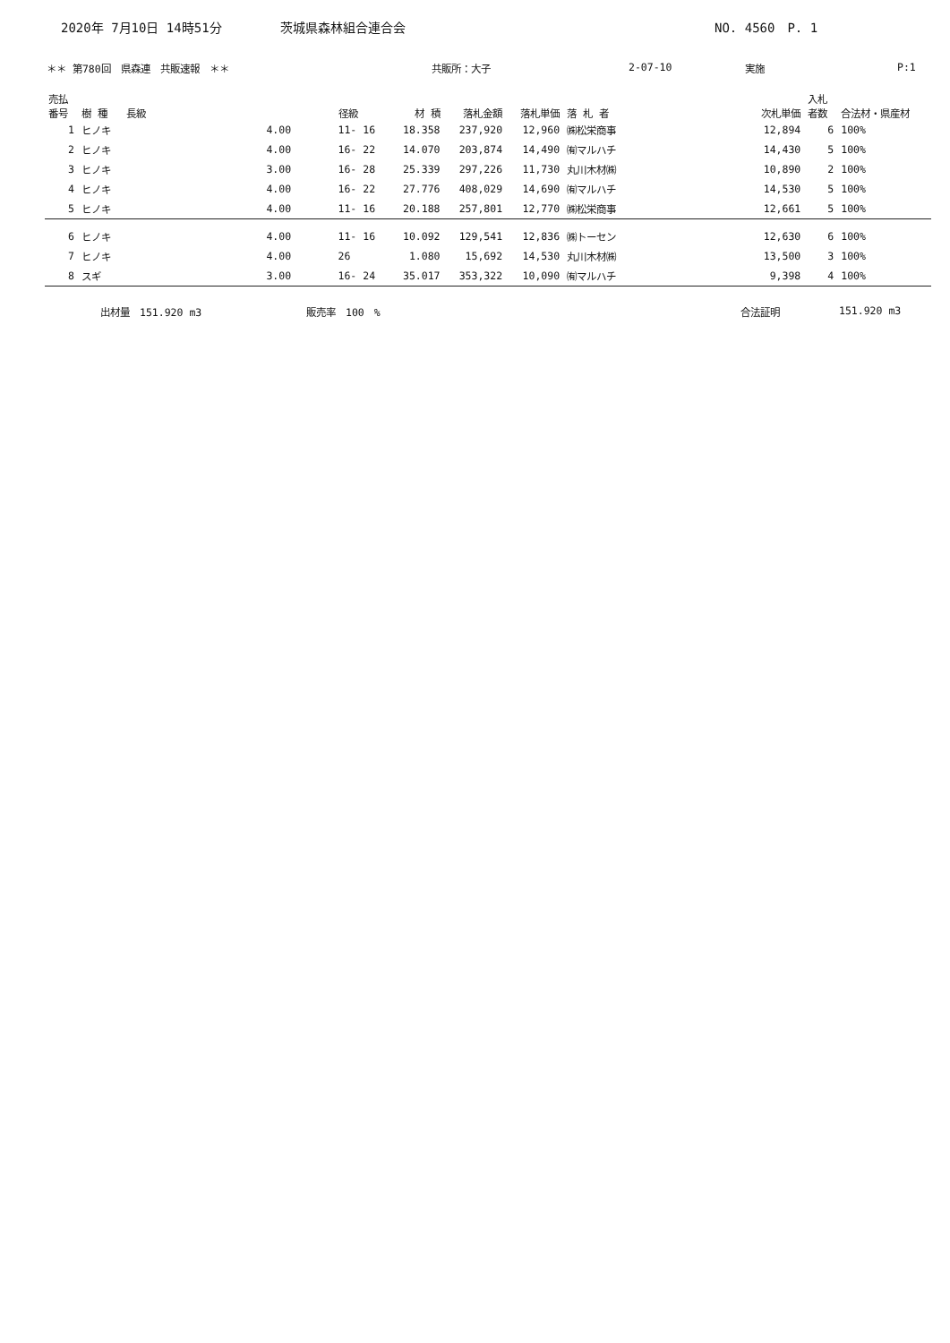2020年 7月10日 14時51分 茨城県森林組合連合会 NO. 4560　P. 1
＊＊ 第780回　県森連　共販速報　＊＊ 共販所：大子 2-07-10 実施 P:1
| 売払 番号 | 樹 種 | 長級 | 径級 | 材 積 | 落札金額 | 落札単価 | 落 札 者 | 次札単価 | 入札 者数 | 合法材・県産材 |
| --- | --- | --- | --- | --- | --- | --- | --- | --- | --- | --- |
| 1 | ヒノキ | 4.00 | 11- 16 | 18.358 | 237,920 | 12,960 | ㈱松栄商事 | 12,894 | 6 | 100% |
| 2 | ヒノキ | 4.00 | 16- 22 | 14.070 | 203,874 | 14,490 | ㈲マルハチ | 14,430 | 5 | 100% |
| 3 | ヒノキ | 3.00 | 16- 28 | 25.339 | 297,226 | 11,730 | 丸川木材㈱ | 10,890 | 2 | 100% |
| 4 | ヒノキ | 4.00 | 16- 22 | 27.776 | 408,029 | 14,690 | ㈲マルハチ | 14,530 | 5 | 100% |
| 5 | ヒノキ | 4.00 | 11- 16 | 20.188 | 257,801 | 12,770 | ㈱松栄商事 | 12,661 | 5 | 100% |
| 6 | ヒノキ | 4.00 | 11- 16 | 10.092 | 129,541 | 12,836 | ㈱トーセン | 12,630 | 6 | 100% |
| 7 | ヒノキ | 4.00 | 26 | 1.080 | 15,692 | 14,530 | 丸川木材㈱ | 13,500 | 3 | 100% |
| 8 | スギ | 3.00 | 16- 24 | 35.017 | 353,322 | 10,090 | ㈲マルハチ | 9,398 | 4 | 100% |
出材量　151.920 m3 販売率　100　% 合法証明 151.920 m3